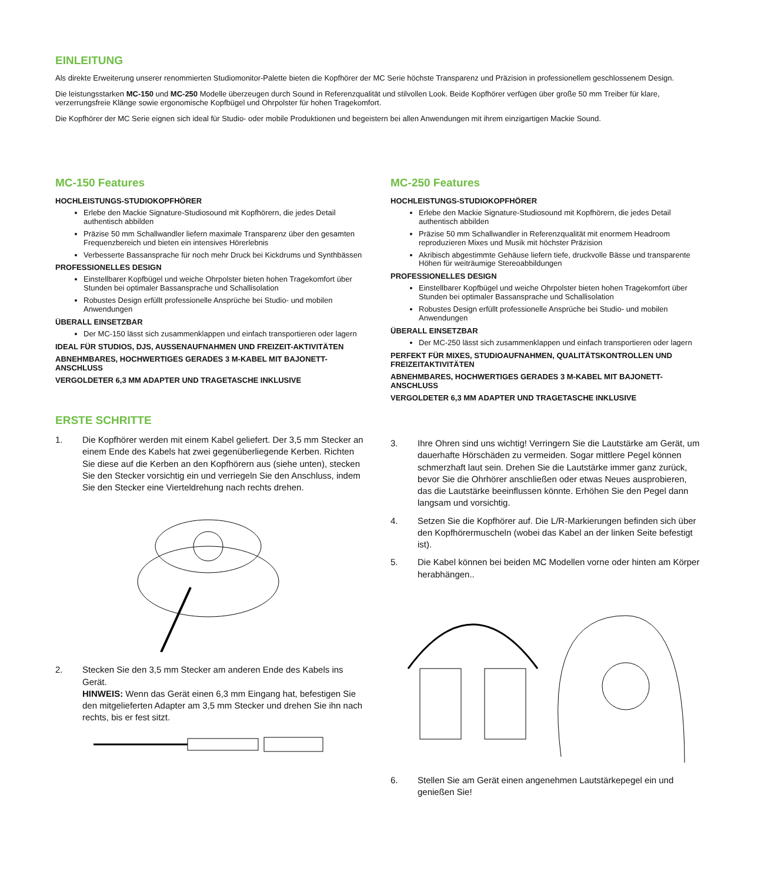EINLEITUNG
Als direkte Erweiterung unserer renommierten Studiomonitor-Palette bieten die Kopfhörer der MC Serie höchste Transparenz und Präzision in professionellem geschlossenem Design.
Die leistungsstarken MC-150 und MC-250 Modelle überzeugen durch Sound in Referenzqualität und stilvollen Look. Beide Kopfhörer verfügen über große 50 mm Treiber für klare, verzerrungsfreie Klänge sowie ergonomische Kopfbügel und Ohrpolster für hohen Tragekomfort.
Die Kopfhörer der MC Serie eignen sich ideal für Studio- oder mobile Produktionen und begeistern bei allen Anwendungen mit ihrem einzigartigen Mackie Sound.
MC-150 Features
HOCHLEISTUNGS-STUDIOKOPFHÖRER
Erlebe den Mackie Signature-Studiosound mit Kopfhörern, die jedes Detail authentisch abbilden
Präzise 50 mm Schallwandler liefern maximale Transparenz über den gesamten Frequenzbereich und bieten ein intensives Hörerlebnis
Verbesserte Bassansprache für noch mehr Druck bei Kickdrums und Synthbässen
PROFESSIONELLES DESIGN
Einstellbarer Kopfbügel und weiche Ohrpolster bieten hohen Tragekomfort über Stunden bei optimaler Bassansprache und Schallisolation
Robustes Design erfüllt professionelle Ansprüche bei Studio- und mobilen Anwendungen
ÜBERALL EINSETZBAR
Der MC-150 lässt sich zusammenklappen und einfach transportieren oder lagern
IDEAL FÜR STUDIOS, DJS, AUSSENAUFNAHMEN UND FREIZEIT-AKTIVITÄTEN
ABNEHMBARES, HOCHWERTIGES GERADES 3 M-KABEL MIT BAJONETT-ANSCHLUSS
VERGOLDETER 6,3 MM ADAPTER UND TRAGETASCHE INKLUSIVE
ERSTE SCHRITTE
1. Die Kopfhörer werden mit einem Kabel geliefert. Der 3,5 mm Stecker an einem Ende des Kabels hat zwei gegenüberliegende Kerben. Richten Sie diese auf die Kerben an den Kopfhörern aus (siehe unten), stecken Sie den Stecker vorsichtig ein und verriegeln Sie den Anschluss, indem Sie den Stecker eine Vierteldrehung nach rechts drehen.
2. Stecken Sie den 3,5 mm Stecker am anderen Ende des Kabels ins Gerät.
HINWEIS: Wenn das Gerät einen 6,3 mm Eingang hat, befestigen Sie den mitgelieferten Adapter am 3,5 mm Stecker und drehen Sie ihn nach rechts, bis er fest sitzt.
MC-250 Features
HOCHLEISTUNGS-STUDIOKOPFHÖRER
Erlebe den Mackie Signature-Studiosound mit Kopfhörern, die jedes Detail authentisch abbilden
Präzise 50 mm Schallwandler in Referenzqualität mit enormem Headroom reproduzieren Mixes und Musik mit höchster Präzision
Akribisch abgestimmte Gehäuse liefern tiefe, druckvolle Bässe und transparente Höhen für weiträumige Stereoabbildungen
PROFESSIONELLES DESIGN
Einstellbarer Kopfbügel und weiche Ohrpolster bieten hohen Tragekomfort über Stunden bei optimaler Bassansprache und Schallisolation
Robustes Design erfüllt professionelle Ansprüche bei Studio- und mobilen Anwendungen
ÜBERALL EINSETZBAR
Der MC-250 lässt sich zusammenklappen und einfach transportieren oder lagern
PERFEKT FÜR MIXES, STUDIOAUFNAHMEN, QUALITÄTSKONTROLLEN UND FREIZEITAKTIVITÄTEN
ABNEHMBARES, HOCHWERTIGES GERADES 3 M-KABEL MIT BAJONETT-ANSCHLUSS
VERGOLDETER 6,3 MM ADAPTER UND TRAGETASCHE INKLUSIVE
3. Ihre Ohren sind uns wichtig! Verringern Sie die Lautstärke am Gerät, um dauerhafte Hörschäden zu vermeiden. Sogar mittlere Pegel können schmerzhaft laut sein. Drehen Sie die Lautstärke immer ganz zurück, bevor Sie die Ohrhörer anschließen oder etwas Neues ausprobieren, das die Lautstärke beeinflussen könnte. Erhöhen Sie den Pegel dann langsam und vorsichtig.
4. Setzen Sie die Kopfhörer auf. Die L/R-Markierungen befinden sich über den Kopfhörermuscheln (wobei das Kabel an der linken Seite befestigt ist).
5. Die Kabel können bei beiden MC Modellen vorne oder hinten am Körper herabhängen..
6. Stellen Sie am Gerät einen angenehmen Lautstärkepegel ein und genießen Sie!